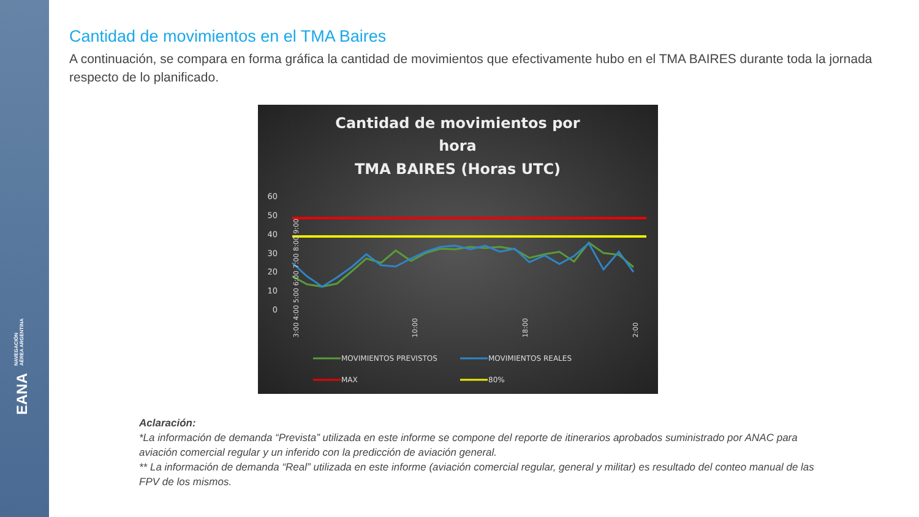EANA NAVEGACIÓN
AÉREA ARGENTINA
Cantidad de movimientos en el TMA Baires
A continuación, se compara en forma gráfica la cantidad de movimientos que efectivamente hubo en el TMA BAIRES durante toda la jornada respecto de lo planificado.
Cantidad de movimientos por
hora
TMA BAIRES (Horas UTC)
60
50
40
30
20
10
0
3:00 4:00 5:00 6:00 7:00 8:00 9:00
10:00
18:00
2:00
MOVIMIENTOS PREVISTOS
MOVIMIENTOS REALES
MAX
80%
Aclaración:
*La información de demanda “Prevista” utilizada en este informe se compone del reporte de itinerarios aprobados suministrado por ANAC para aviación comercial regular y un inferido con la predicción de aviación general.
** La información de demanda “Real” utilizada en este informe (aviación comercial regular, general y militar) es resultado del conteo manual de las FPV de los mismos.